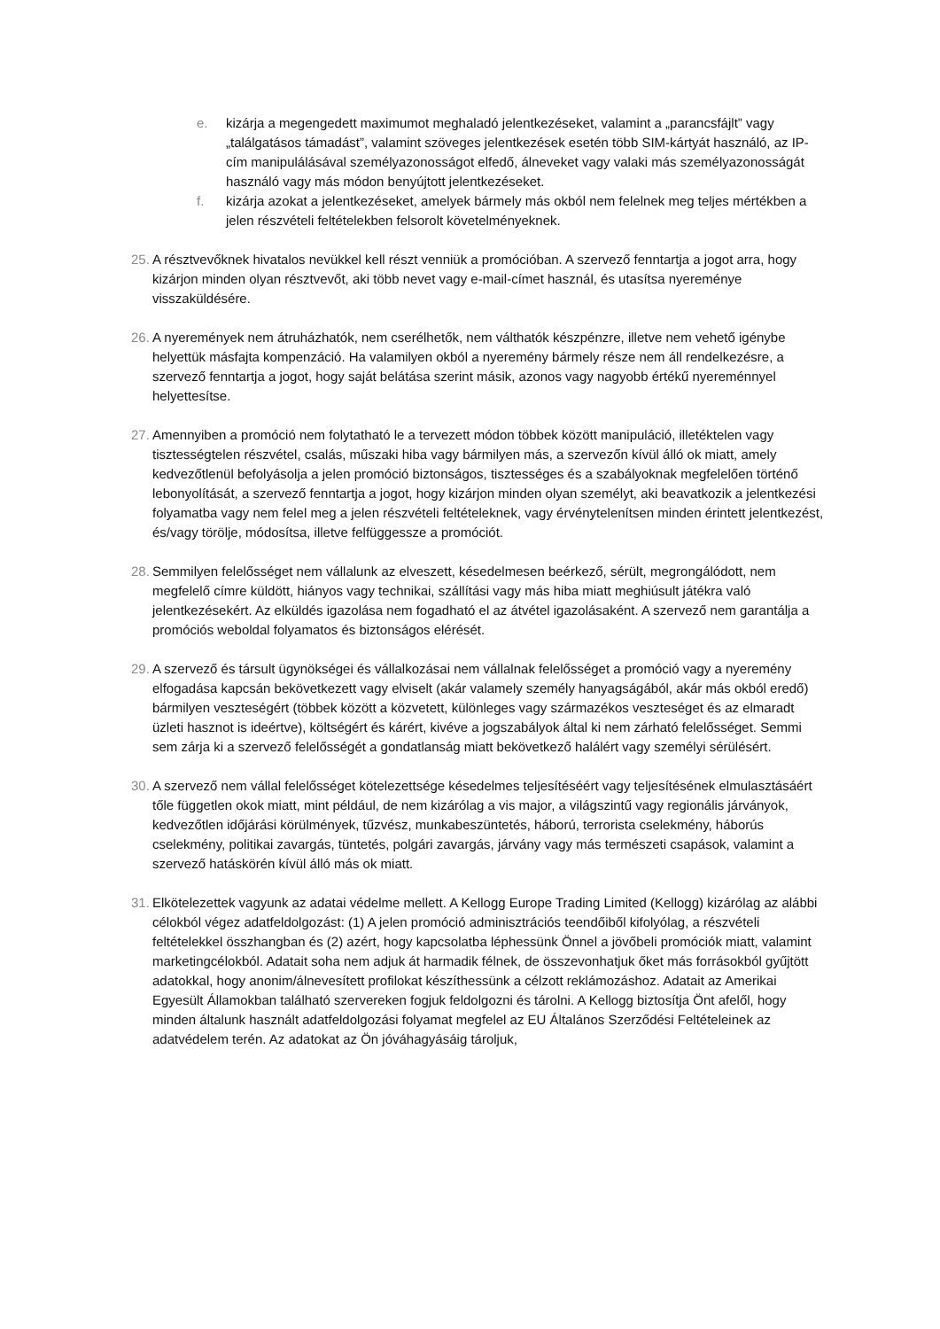e. kizárja a megengedett maximumot meghaladó jelentkezéseket, valamint a „parancsfájlt” vagy „találgatásos támadást”, valamint szöveges jelentkezések esetén több SIM-kártyát használó, az IP-cím manipulálásával személyazonosságot elfedő, álneveket vagy valaki más személyazonosságát használó vagy más módon benyújtott jelentkezéseket.
f. kizárja azokat a jelentkezéseket, amelyek bármely más okból nem felelnek meg teljes mértékben a jelen részvételi feltételekben felsorolt követelményeknek.
25.
A résztvevőknek hivatalos nevükkel kell részt venniük a promócióban. A szervező fenntartja a jogot arra, hogy kizárjon minden olyan résztvevőt, aki több nevet vagy e-mail-címet használ, és utasítsa nyereménye visszaküldésére.
26.
A nyeremények nem átruházhatók, nem cserélhetők, nem válthatók készpénzre, illetve nem vehető igénybe helyettük másfajta kompenzáció. Ha valamilyen okból a nyeremény bármely része nem áll rendelkezésre, a szervező fenntartja a jogot, hogy saját belátása szerint másik, azonos vagy nagyobb értékű nyereménnyel helyettesítse.
27.
Amennyiben a promóció nem folytatható le a tervezett módon többek között manipuláció, illetéktelen vagy tisztességtelen részvétel, csalás, műszaki hiba vagy bármilyen más, a szervezőn kívül álló ok miatt, amely kedvezőtlenül befolyásolja a jelen promóció biztonságos, tisztességes és a szabályoknak megfelelően történő lebonyolítását, a szervező fenntartja a jogot, hogy kizárjon minden olyan személyt, aki beavatkozik a jelentkezési folyamatba vagy nem felel meg a jelen részvételi feltételeknek, vagy érvénytelenítsen minden érintett jelentkezést, és/vagy törölje, módosítsa, illetve felfüggessze a promóciót.
28.
Semmilyen felelősséget nem vállalunk az elveszett, késedelmesen beérkező, sérült, megrongálódott, nem megfelelő címre küldött, hiányos vagy technikai, szállítási vagy más hiba miatt meghiúsult játékra való jelentkezésekért. Az elküldés igazolása nem fogadható el az átvétel igazolásaként. A szervező nem garantálja a promóciós weboldal folyamatos és biztonságos elérését.
29.
A szervező és társult ügynökségei és vállalkozásai nem vállalnak felelősséget a promóció vagy a nyeremény elfogadása kapcsán bekövetkezett vagy elviselt (akár valamely személy hanyagságából, akár más okból eredő) bármilyen veszteségért (többek között a közvetett, különleges vagy származékos veszteséget és az elmaradt üzleti hasznot is ideértve), költségért és kárért, kivéve a jogszabályok által ki nem zárható felelősséget. Semmi sem zárja ki a szervező felelősségét a gondatlanság miatt bekövetkező halálért vagy személyi sérülésért.
30.
A szervező nem vállal felelősséget kötelezettsége késedelmes teljesítéséért vagy teljesítésének elmulasztásáért tőle független okok miatt, mint például, de nem kizárólag a vis major, a világszintű vagy regionális járványok, kedvezőtlen időjárási körülmények, tűzvész, munkabeszüntetés, háború, terrorista cselekmény, háborús cselekmény, politikai zavargás, tüntetés, polgári zavargás, járvány vagy más természeti csapások, valamint a szervező hatáskörén kívül álló más ok miatt.
31.
Elkötelezettek vagyunk az adatai védelme mellett. A Kellogg Europe Trading Limited (Kellogg) kizárólag az alábbi célokból végez adatfeldolgozást: (1) A jelen promóció adminisztrációs teendőiből kifolyólag, a részvételi feltételekkel összhangban és (2) azért, hogy kapcsolatba léphessünk Önnel a jövőbeli promóciók miatt, valamint marketingcélokból. Adatait soha nem adjuk át harmadik félnek, de összevonhatjuk őket más forrásokból gyűjtött adatokkal, hogy anonim/álnevesített profilokat készíthessünk a célzott reklámozáshoz. Adatait az Amerikai Egyesült Államokban található szervereken fogjuk feldolgozni és tárolni. A Kellogg biztosítja Önt afelől, hogy minden általunk használt adatfeldolgozási folyamat megfelel az EU Általános Szerződési Feltételeinek az adatvédelem terén. Az adatokat az Ön jóváhagyásáig tároljuk,